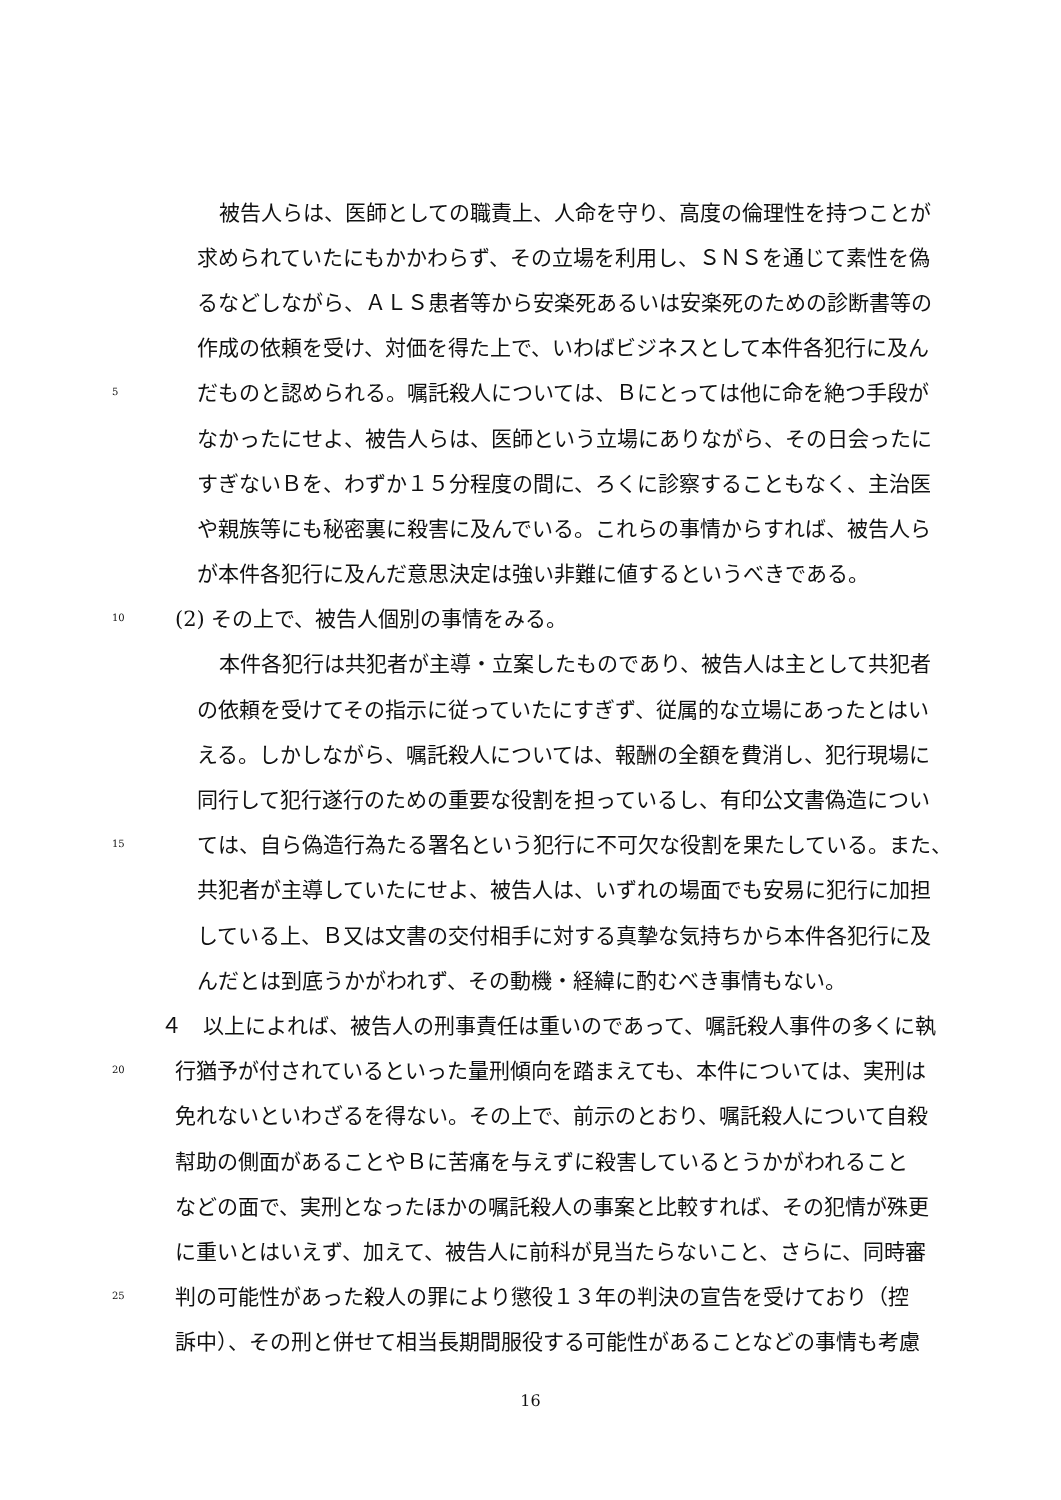被告人らは、医師としての職責上、人命を守り、高度の倫理性を持つことが
求められていたにもかかわらず、その立場を利用し、ＳＮＳを通じて素性を偽
るなどしながら、ＡＬＳ患者等から安楽死あるいは安楽死のための診断書等の
作成の依頼を受け、対価を得た上で、いわばビジネスとして本件各犯行に及ん
5 だものと認められる。嘱託殺人については、Ｂにとっては他に命を絶つ手段が
なかったにせよ、被告人らは、医師という立場にありながら、その日会ったに
すぎないＢを、わずか１５分程度の間に、ろくに診察することもなく、主治医
や親族等にも秘密裏に殺害に及んでいる。これらの事情からすれば、被告人ら
が本件各犯行に及んだ意思決定は強い非難に値するというべきである。
10 (2) その上で、被告人個別の事情をみる。
本件各犯行は共犯者が主導・立案したものであり、被告人は主として共犯者
の依頼を受けてその指示に従っていたにすぎず、従属的な立場にあったとはい
える。しかしながら、嘱託殺人については、報酬の全額を費消し、犯行現場に
同行して犯行遂行のための重要な役割を担っているし、有印公文書偽造につい
15 ては、自ら偽造行為たる署名という犯行に不可欠な役割を果たしている。また、
共犯者が主導していたにせよ、被告人は、いずれの場面でも安易に犯行に加担
している上、Ｂ又は文書の交付相手に対する真摯な気持ちから本件各犯行に及
んだとは到底うかがわれず、その動機・経緯に酌むべき事情もない。
４　以上によれば、被告人の刑事責任は重いのであって、嘱託殺人事件の多くに執
20 行猶予が付されているといった量刑傾向を踏まえても、本件については、実刑は
免れないといわざるを得ない。その上で、前示のとおり、嘱託殺人について自殺
幇助の側面があることやＢに苦痛を与えずに殺害しているとうかがわれること
などの面で、実刑となったほかの嘱託殺人の事案と比較すれば、その犯情が殊更
に重いとはいえず、加えて、被告人に前科が見当たらないこと、さらに、同時審
25 判の可能性があった殺人の罪により懲役１３年の判決の宣告を受けており（控
訴中）、その刑と併せて相当長期間服役する可能性があることなどの事情も考慮
16